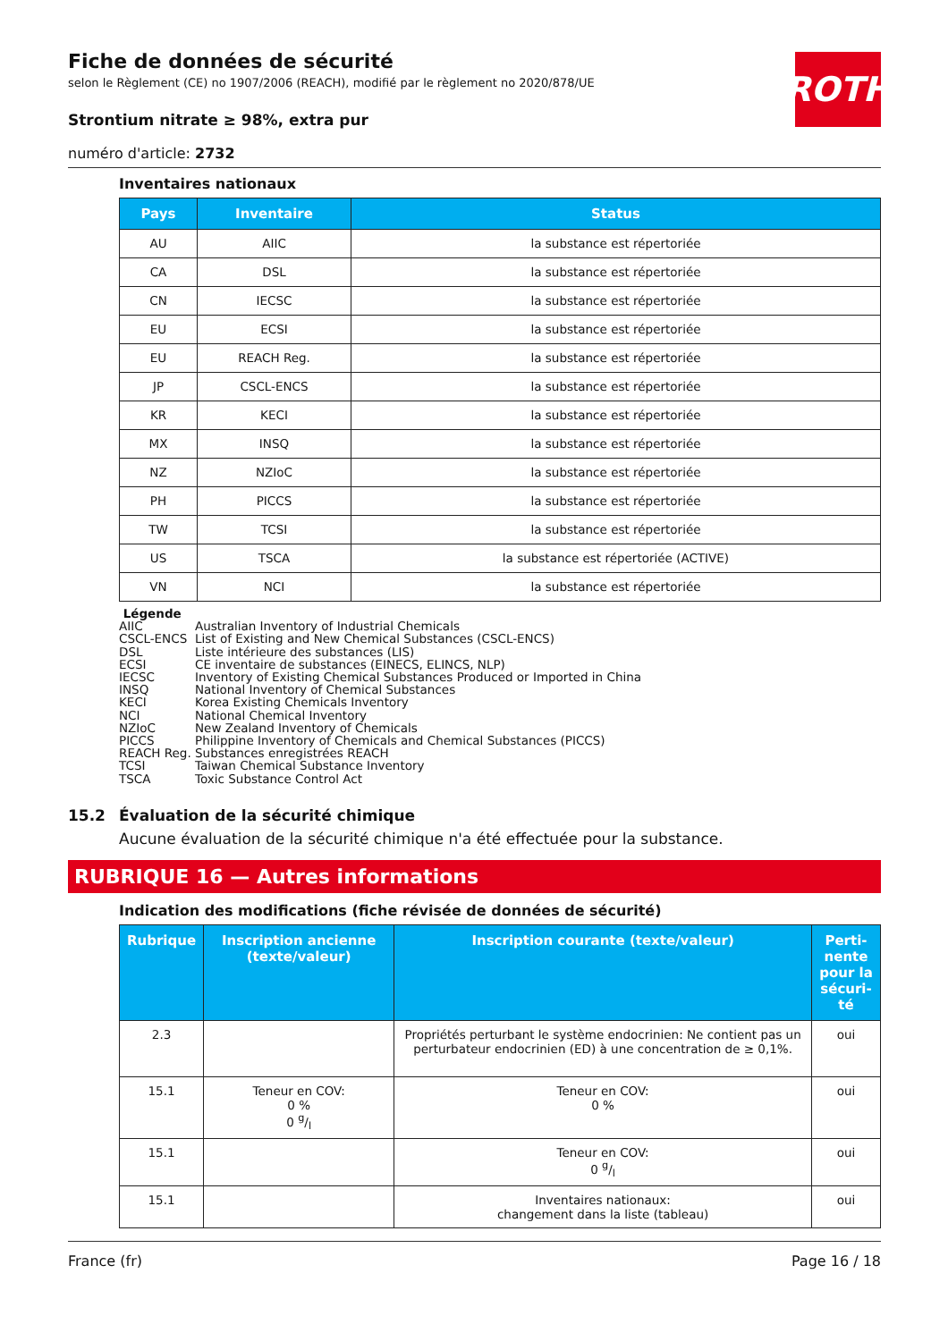Fiche de données de sécurité
selon le Règlement (CE) no 1907/2006 (REACH), modifié par le règlement no 2020/878/UE
ROTH
Strontium nitrate ≥ 98%, extra pur
numéro d'article: 2732
Inventaires nationaux
| Pays | Inventaire | Status |
| --- | --- | --- |
| AU | AIIC | la substance est répertoriée |
| CA | DSL | la substance est répertoriée |
| CN | IECSC | la substance est répertoriée |
| EU | ECSI | la substance est répertoriée |
| EU | REACH Reg. | la substance est répertoriée |
| JP | CSCL-ENCS | la substance est répertoriée |
| KR | KECI | la substance est répertoriée |
| MX | INSQ | la substance est répertoriée |
| NZ | NZIoC | la substance est répertoriée |
| PH | PICCS | la substance est répertoriée |
| TW | TCSI | la substance est répertoriée |
| US | TSCA | la substance est répertoriée (ACTIVE) |
| VN | NCI | la substance est répertoriée |
Légende
AIIC Australian Inventory of Industrial Chemicals
CSCL-ENCS List of Existing and New Chemical Substances (CSCL-ENCS)
DSL Liste intérieure des substances (LIS)
ECSI CE inventaire de substances (EINECS, ELINCS, NLP)
IECSC Inventory of Existing Chemical Substances Produced or Imported in China
INSQ National Inventory of Chemical Substances
KECI Korea Existing Chemicals Inventory
NCI National Chemical Inventory
NZIoC New Zealand Inventory of Chemicals
PICCS Philippine Inventory of Chemicals and Chemical Substances (PICCS)
REACH Reg. Substances enregistrées REACH
TCSI Taiwan Chemical Substance Inventory
TSCA Toxic Substance Control Act
15.2 Évaluation de la sécurité chimique
Aucune évaluation de la sécurité chimique n'a été effectuée pour la substance.
RUBRIQUE 16 — Autres informations
Indication des modifications (fiche révisée de données de sécurité)
| Rubrique | Inscription ancienne (texte/valeur) | Inscription courante (texte/valeur) | Perti-nente pour la sécuri-té |
| --- | --- | --- | --- |
| 2.3 | | Propriétés perturbant le système endocrinien: Ne contient pas un perturbateur endocrinien (ED) à une concentration de ≥ 0,1%. | oui |
| 15.1 | Teneur en COV: 0 % 0 g/l | Teneur en COV: 0 % | oui |
| 15.1 | | Teneur en COV: 0 g/l | oui |
| 15.1 | | Inventaires nationaux: changement dans la liste (tableau) | oui |
France (fr) Page 16 / 18